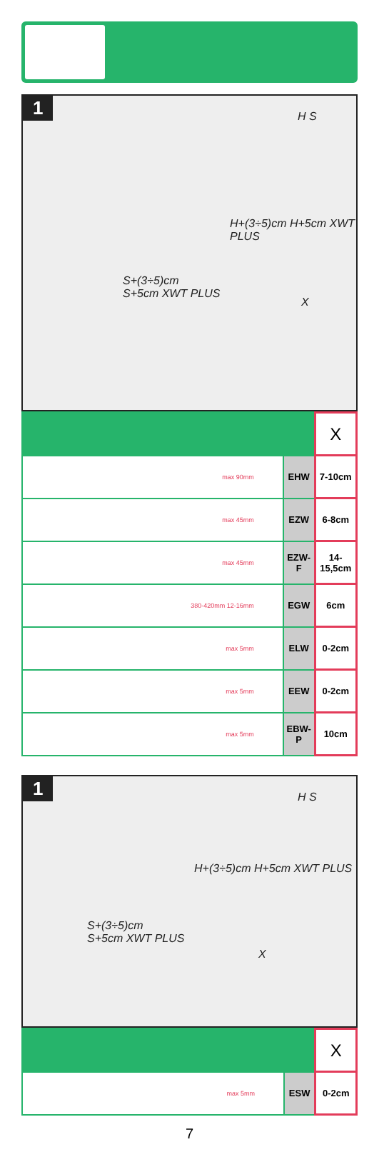1
S+(3÷5)cm
S+5cm XWT PLUS
H+(3÷5)cm H+5cm XWT PLUS
H S
X
| | | X |
| max 90mm | EHW | 7-10cm |
| max 45mm | EZW | 6-8cm |
| max 45mm | EZW-F | 14-15,5cm |
| 380-420mm 12-16mm | EGW | 6cm |
| max 5mm | ELW | 0-2cm |
| max 5mm | EEW | 0-2cm |
| max 5mm | EBW-P | 10cm |
1
S+(3÷5)cm
S+5cm XWT PLUS
H+(3÷5)cm H+5cm XWT PLUS
H S
X
| | | X |
| max 5mm | ESW | 0-2cm |
7